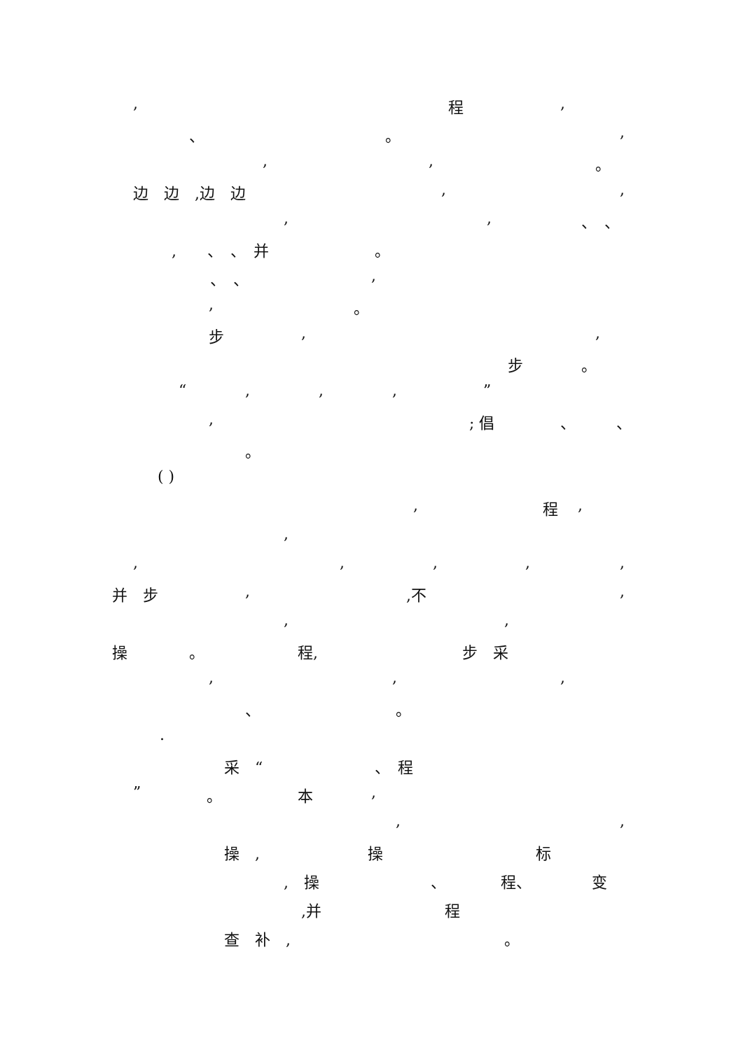, 程 ,
、 。 ,
, , 。
边　边　,边　边 , ,
, , 、　、
,　　、　、　并 。
、　、 ,
, 。
步 , ,
步 。
“ , , , ”
, ; 倡 、 、
。
( )
, 程 ,
,
, , , , ,
并　步 , ,不 ,
, ,
操 。 程, 步　采
, , ,
、 。
.
采　“ 、　程
” 。 本 ,
, ,
操　, 操 标
,　操 、 程、 变
,并 程
查　补　, 。